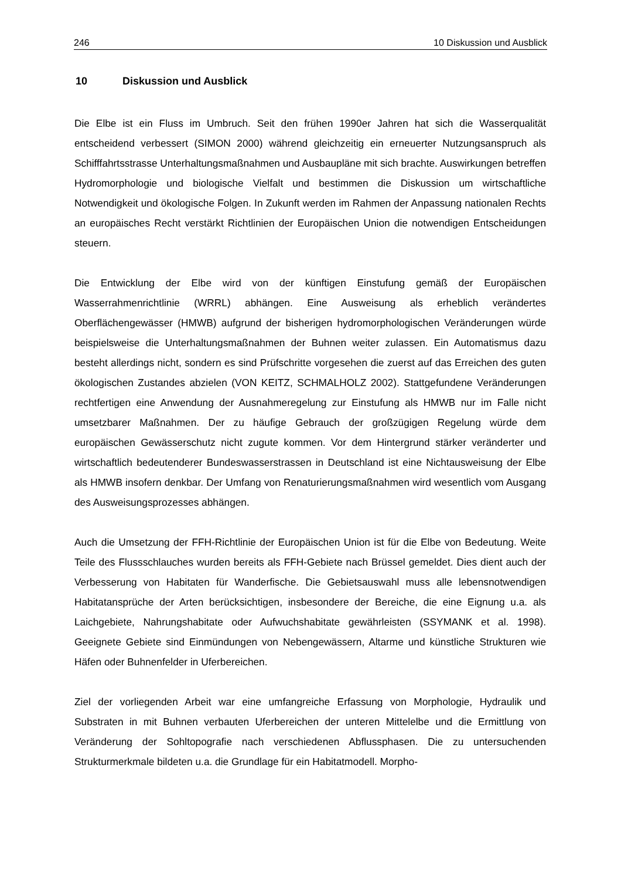246 10 Diskussion und Ausblick
10 Diskussion und Ausblick
Die Elbe ist ein Fluss im Umbruch. Seit den frühen 1990er Jahren hat sich die Wasserqualität entscheidend verbessert (SIMON 2000) während gleichzeitig ein erneuerter Nutzungsanspruch als Schifffahrtsstrasse Unterhaltungsmaßnahmen und Ausbaupläne mit sich brachte. Auswirkungen betreffen Hydromorphologie und biologische Vielfalt und bestimmen die Diskussion um wirtschaftliche Notwendigkeit und ökologische Folgen. In Zukunft werden im Rahmen der Anpassung nationalen Rechts an europäisches Recht verstärkt Richtlinien der Europäischen Union die notwendigen Entscheidungen steuern.
Die Entwicklung der Elbe wird von der künftigen Einstufung gemäß der Europäischen Wasserrahmenrichtlinie (WRRL) abhängen. Eine Ausweisung als erheblich verändertes Oberflächengewässer (HMWB) aufgrund der bisherigen hydromorphologischen Veränderungen würde beispielsweise die Unterhaltungsmaßnahmen der Buhnen weiter zulassen. Ein Automatismus dazu besteht allerdings nicht, sondern es sind Prüfschritte vorgesehen die zuerst auf das Erreichen des guten ökologischen Zustandes abzielen (VON KEITZ, SCHMALHOLZ 2002). Stattgefundene Veränderungen rechtfertigen eine Anwendung der Ausnahmeregelung zur Einstufung als HMWB nur im Falle nicht umsetzbarer Maßnahmen. Der zu häufige Gebrauch der großzügigen Regelung würde dem europäischen Gewässerschutz nicht zugute kommen. Vor dem Hintergrund stärker veränderter und wirtschaftlich bedeutenderer Bundeswasserstrassen in Deutschland ist eine Nichtausweisung der Elbe als HMWB insofern denkbar. Der Umfang von Renaturierungsmaßnahmen wird wesentlich vom Ausgang des Ausweisungsprozesses abhängen.
Auch die Umsetzung der FFH-Richtlinie der Europäischen Union ist für die Elbe von Bedeutung. Weite Teile des Flussschlauches wurden bereits als FFH-Gebiete nach Brüssel gemeldet. Dies dient auch der Verbesserung von Habitaten für Wanderfische. Die Gebietsauswahl muss alle lebensnotwendigen Habitatansprüche der Arten berücksichtigen, insbesondere der Bereiche, die eine Eignung u.a. als Laichgebiete, Nahrungshabitate oder Aufwuchshabitate gewährleisten (SSYMANK et al. 1998). Geeignete Gebiete sind Einmündungen von Nebengewässern, Altarme und künstliche Strukturen wie Häfen oder Buhnenfelder in Uferbereichen.
Ziel der vorliegenden Arbeit war eine umfangreiche Erfassung von Morphologie, Hydraulik und Substraten in mit Buhnen verbauten Uferbereichen der unteren Mittelelbe und die Ermittlung von Veränderung der Sohltopografie nach verschiedenen Abflussphasen. Die zu untersuchenden Strukturmerkmale bildeten u.a. die Grundlage für ein Habitatmodell. Morpho-